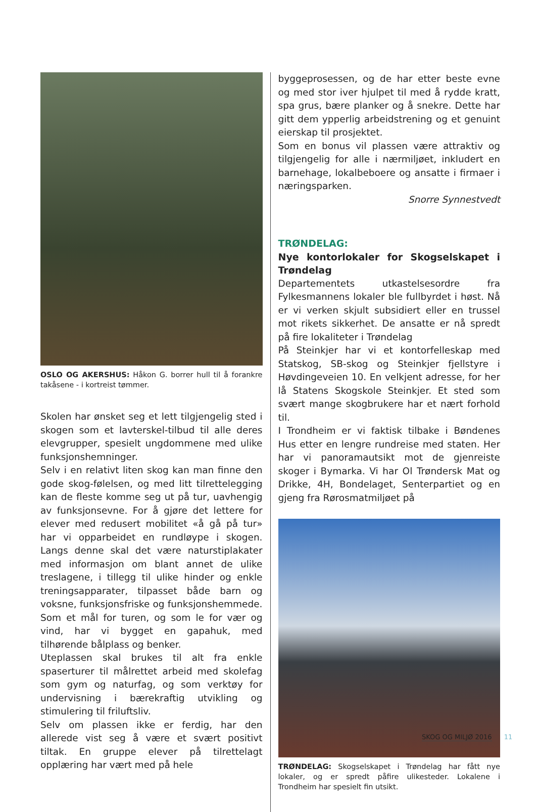OSLO OG AKERSHUS: Håkon G. borrer hull til å forankre takåsene - i kortreist tømmer.
Skolen har ønsket seg et lett tilgjengelig sted i skogen som et lavterskel-tilbud til alle deres elevgrupper, spesielt ungdommene med ulike funksjonshemninger.
Selv i en relativt liten skog kan man finne den gode skog-følelsen, og med litt tilrettelegging kan de fleste komme seg ut på tur, uavhengig av funksjonsevne. For å gjøre det lettere for elever med redusert mobilitet «å gå på tur» har vi opparbeidet en rundløype i skogen. Langs denne skal det være naturstiplakater med informasjon om blant annet de ulike treslagene, i tillegg til ulike hinder og enkle treningsapparater, tilpasset både barn og voksne, funksjonsfriske og funksjonshemmede. Som et mål for turen, og som le for vær og vind, har vi bygget en gapahuk, med tilhørende bålplass og benker.
Uteplassen skal brukes til alt fra enkle spaserturer til målrettet arbeid med skolefag som gym og naturfag, og som verktøy for undervisning i bærekraftig utvikling og stimulering til friluftsliv.
Selv om plassen ikke er ferdig, har den allerede vist seg å være et svært positivt tiltak. En gruppe elever på tilrettelagt opplæring har vært med på hele
byggeprosessen, og de har etter beste evne og med stor iver hjulpet til med å rydde kratt, spa grus, bære planker og å snekre. Dette har gitt dem ypperlig arbeidstrening og et genuint eierskap til prosjektet.
Som en bonus vil plassen være attraktiv og tilgjengelig for alle i nærmiljøet, inkludert en barnehage, lokalbeboere og ansatte i firmaer i næringsparken.
Snorre Synnestvedt
TRØNDELAG:
Nye kontorlokaler for Skogselskapet i Trøndelag
Departementets utkastelsesordre fra Fylkesmannens lokaler ble fullbyrdet i høst. Nå er vi verken skjult subsidiert eller en trussel mot rikets sikkerhet. De ansatte er nå spredt på fire lokaliteter i Trøndelag
På Steinkjer har vi et kontorfelleskap med Statskog, SB-skog og Steinkjer fjellstyre i Høvdingeveien 10. En velkjent adresse, for her lå Statens Skogskole Steinkjer. Et sted som svært mange skogbrukere har et nært forhold til.
I Trondheim er vi faktisk tilbake i Bøndenes Hus etter en lengre rundreise med staten. Her har vi panoramautsikt mot de gjenreiste skoger i Bymarka. Vi har Ol Trøndersk Mat og Drikke, 4H, Bondelaget, Senterpartiet og en gjeng fra Rørosmatmiljøet på
TRØNDELAG: Skogselskapet i Trøndelag har fått nye lokaler, og er spredt påfire ulikesteder. Lokalene i Trondheim har spesielt fin utsikt.
SKOG OG MILJØ 2016 11